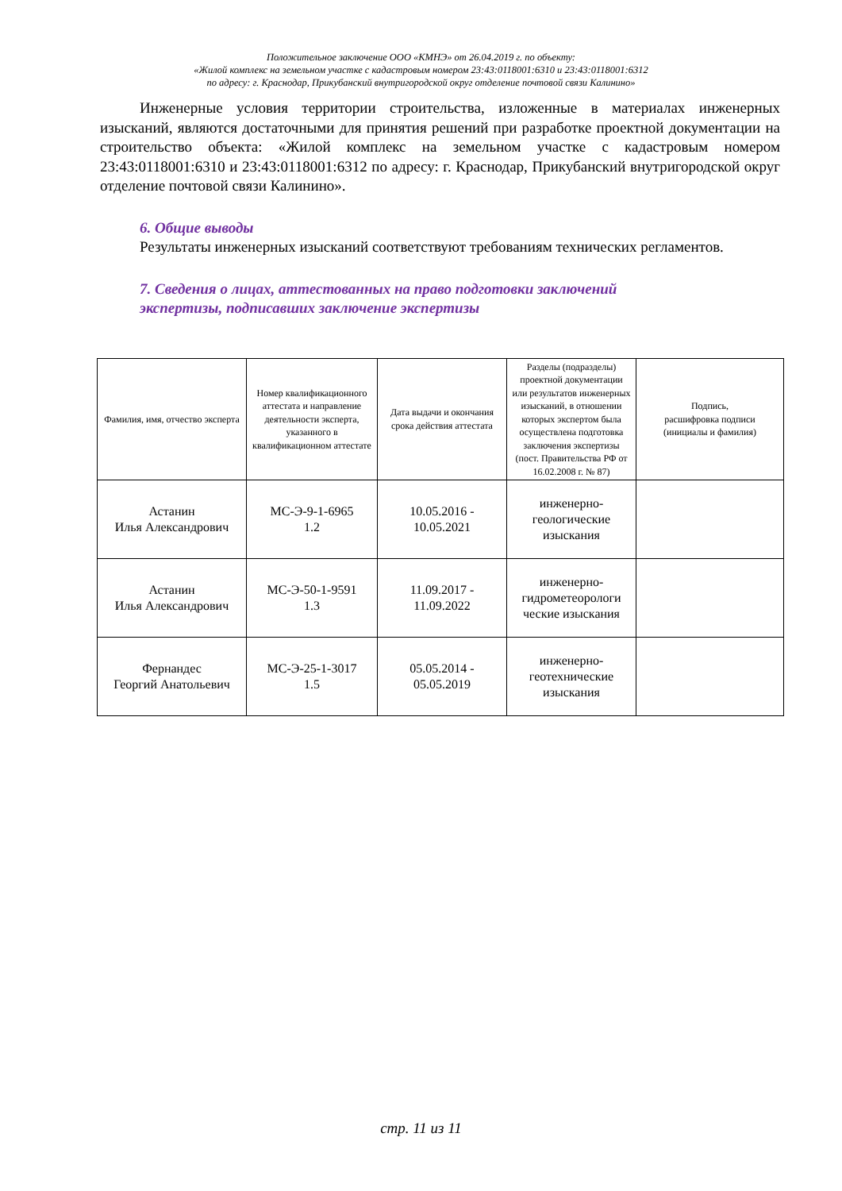Положительное заключение ООО «КМНЭ» от 26.04.2019 г. по объекту:
«Жилой комплекс на земельном участке с кадастровым номером 23:43:0118001:6310 и 23:43:0118001:6312
по адресу: г. Краснодар, Прикубанский внутригородской округ отделение почтовой связи Калинино»
Инженерные условия территории строительства, изложенные в материалах инженерных изысканий, являются достаточными для принятия решений при разработке проектной документации на строительство объекта: «Жилой комплекс на земельном участке с кадастровым номером 23:43:0118001:6310 и 23:43:0118001:6312 по адресу: г. Краснодар, Прикубанский внутригородской округ отделение почтовой связи Калинино».
6. Общие выводы
Результаты инженерных изысканий соответствуют требованиям технических регламентов.
7. Сведения о лицах, аттестованных на право подготовки заключений
экспертизы, подписавших заключение экспертизы
| Фамилия, имя, отчество эксперта | Номер квалификационного аттестата и направление деятельности эксперта, указанного в квалификационном аттестате | Дата выдачи и окончания срока действия аттестата | Разделы (подразделы) проектной документации или результатов инженерных изысканий, в отношении которых экспертом была осуществлена подготовка заключения экспертизы (пост. Правительства РФ от 16.02.2008 г. № 87) | Подпись, расшифровка подписи (инициалы и фамилия) |
| --- | --- | --- | --- | --- |
| Астанин Илья Александрович | МС-Э-9-1-6965 1.2 | 10.05.2016 - 10.05.2021 | инженерно- геологические изыскания | |
| Астанин Илья Александрович | МС-Э-50-1-9591 1.3 | 11.09.2017 - 11.09.2022 | инженерно- гидрометеорологи ческие изыскания | |
| Фернандес Георгий Анатольевич | МС-Э-25-1-3017 1.5 | 05.05.2014 - 05.05.2019 | инженерно- геотехнические изыскания | |
стр. 11 из 11